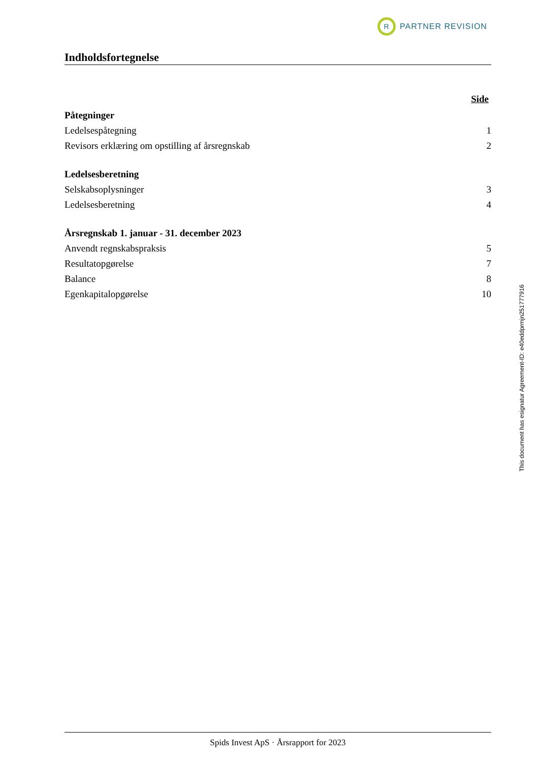R
PARTNER REVISION
Indholdsfortegnelse
Side
Påtegninger
Ledelsespåtegning 1
Revisors erklæring om opstilling af årsregnskab 2
Ledelsesberetning
Selskabsoplysninger 3
Ledelsesberetning 4
Årsregnskab 1. januar - 31. december 2023
Anvendt regnskabspraksis 5
Resultatopgørelse 7
Balance 8
Egenkapitalopgørelse 10
This document has esignatur Agreement-ID: e40eddprmjn251777916
Spids Invest ApS · Årsrapport for 2023